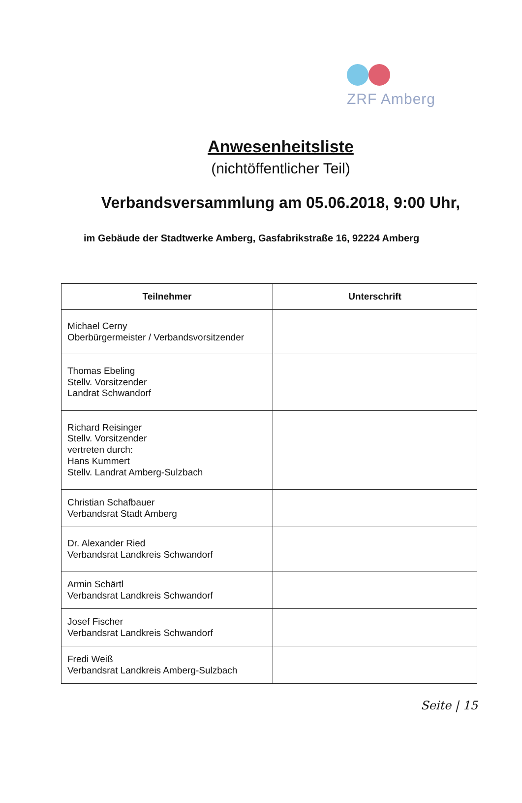ZRF Amberg
Anwesenheitsliste
(nichtöffentlicher Teil)
Verbandsversammlung am 05.06.2018, 9:00 Uhr,
im Gebäude der Stadtwerke Amberg, Gasfabrikstraße 16, 92224 Amberg
| Teilnehmer | Unterschrift |
| --- | --- |
| Michael Cerny Oberbürgermeister / Verbandsvorsitzender | |
| Thomas Ebeling Stellv. Vorsitzender Landrat Schwandorf | |
| Richard Reisinger Stellv. Vorsitzender vertreten durch: Hans Kummert Stellv. Landrat Amberg-Sulzbach | |
| Christian Schafbauer Verbandsrat Stadt Amberg | |
| Dr. Alexander Ried Verbandsrat Landkreis Schwandorf | |
| Armin Schärtl Verbandsrat Landkreis Schwandorf | |
| Josef Fischer Verbandsrat Landkreis Schwandorf | |
| Fredi Weiß Verbandsrat Landkreis Amberg-Sulzbach | |
Seite | 15